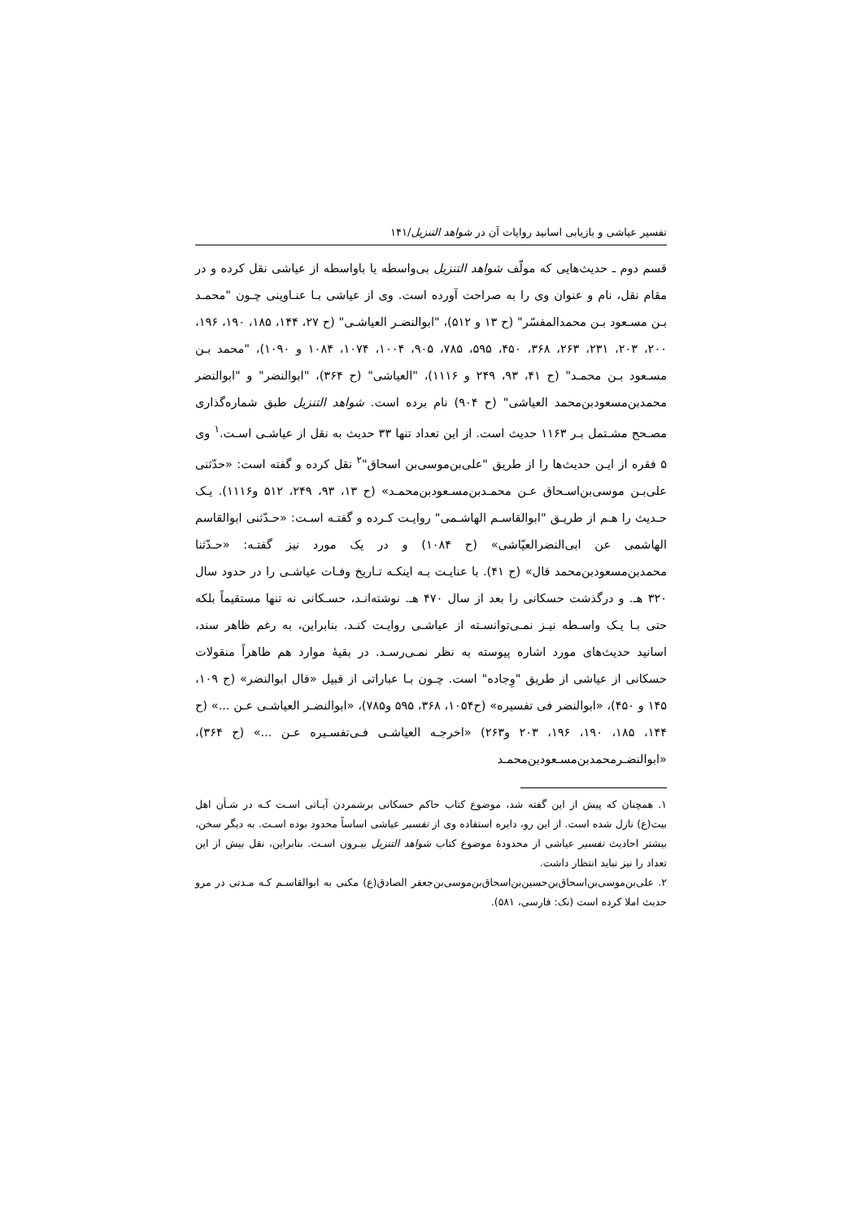تفسیر عیاشی و بازیابی اسانید روایات آن در شواهد التنزیل/۱۴۱
قسم دوم ـ حدیث‌هایی که مولّف شواهد التنزیل بی‌واسطه یا باواسطه از عیاشی نقل کرده و در مقام نقل، نام و عنوان وی را به صراحت آورده است. وی از عیاشی بـا عنـاوینی چـون "محمـد بـن مسـعود بـن محمدالمفسّر" (ح ۱۳ و ۵۱۲)، "ابوالنضـر العیاشـی" (ح ۲۷، ۱۴۴، ۱۸۵، ۱۹۰، ۱۹۶، ۲۰۰، ۲۰۳، ۲۳۱، ۲۶۳، ۳۶۸، ۴۵۰، ۵۹۵، ۷۸۵، ۹۰۵، ۱۰۰۴، ۱۰۷۴، ۱۰۸۴ و ۱۰۹۰)، "محمد بـن مسـعود بـن محمـد" (ح ۴۱، ۹۳، ۲۴۹ و ۱۱۱۶)، "العیاشی" (ح ۳۶۴)، "ابوالنضر" و "ابوالنضر محمدبن‌مسعودبن‌محمد العیاشی" (ح ۹۰۴) نام برده است. شواهد التنزیل طبق شماره‌گذاری مصـحح مشـتمل بـر ۱۱۶۳ حدیث است. از این تعداد تنها ۳۳ حدیث به نقل از عیاشـی اسـت.<sup>۱</sup> وی ۵ فقره از ایـن حدیث‌ها را از طریق "علی‌بن‌موسی‌بن اسحاق"<sup>۲</sup> نقل کرده و گفته است: «حدّثنی علی‌بـن موسی‌بن‌اسـحاق عـن محمـدبن‌مسـعودبن‌محمـد» (ح ۱۳، ۹۳، ۲۴۹، ۵۱۲ و۱۱۱۶). یـک حـدیث را هـم از طریـق "ابوالقاسـم الهاشـمی" روایـت کـرده و گفتـه اسـت: «حـدّثنی ابوالقاسم الهاشمی عن ابی‌النضرالعیّاشی» (ح ۱۰۸۴) و در یک مورد نیز گفتـه: «حـدّثنا محمدبن‌مسعودبن‌محمد قال» (ح ۴۱). با عنایـت بـه اینکـه تـاریخ وفـات عیاشـی را در حدود سال ۳۲۰ هـ. و درگذشت حسکانی را بعد از سال ۴۷۰ هـ. نوشته‌انـد، حسـکانی نه تنها مستقیماً بلکه حتی بـا یـک واسـطه نیـز نمـی‌توانسـته از عیاشـی روایـت کنـد. بنابراین، به رغم ظاهر سند، اسانید حدیث‌های مورد اشاره پیوسته به نظر نمـی‌رسـد. در بقیهٔ موارد هم ظاهراً منقولات حسکانی از عیاشی از طریق "وِجاده" است. چـون بـا عباراتی از قبیل «قال ابوالنضر» (ح ۱۰۹، ۱۴۵ و ۴۵۰)، «ابوالنضر فی تفسیره» (ح۱۰۵۴، ۳۶۸، ۵۹۵ و۷۸۵)، «ابوالنضـر العیاشـی عـن ...» (ح ۱۴۴، ۱۸۵، ۱۹۰، ۱۹۶، ۲۰۳ و۲۶۳) «اخرجـه العیاشـی فـی‌تفسـیره عـن ...» (ح ۳۶۴)، «ابوالنضـرمحمدبن‌مسـعودبن‌محمـد
۱. همچنان که پیش از این گفته شد، موضوع کتاب حاکم حسکانی برشمردن آیـاتی اسـت کـه در شـأن اهل بیت(ع) نازل شده است. از این رو، دایره استفاده وی از تفسیر عیاشی اساساً محدود بوده اسـت. به دیگر سخن، بیشتر احادیث تفسیر عیاشی از محدودهٔ موضوع کتاب شواهد التنزیل بیـرون اسـت. بنابراین، نقل بیش از این تعداد را نیز نباید انتظار داشت.
۲. علی‌بن‌موسی‌بن‌اسحاق‌بن‌حسین‌بن‌اسحاق‌بن‌موسی‌بن‌جعفر الصادق(ع) مکنی به ابوالقاسـم کـه مـدتی در مرو حدیث املا کرده است (نک: فارسی، ۵۸۱).